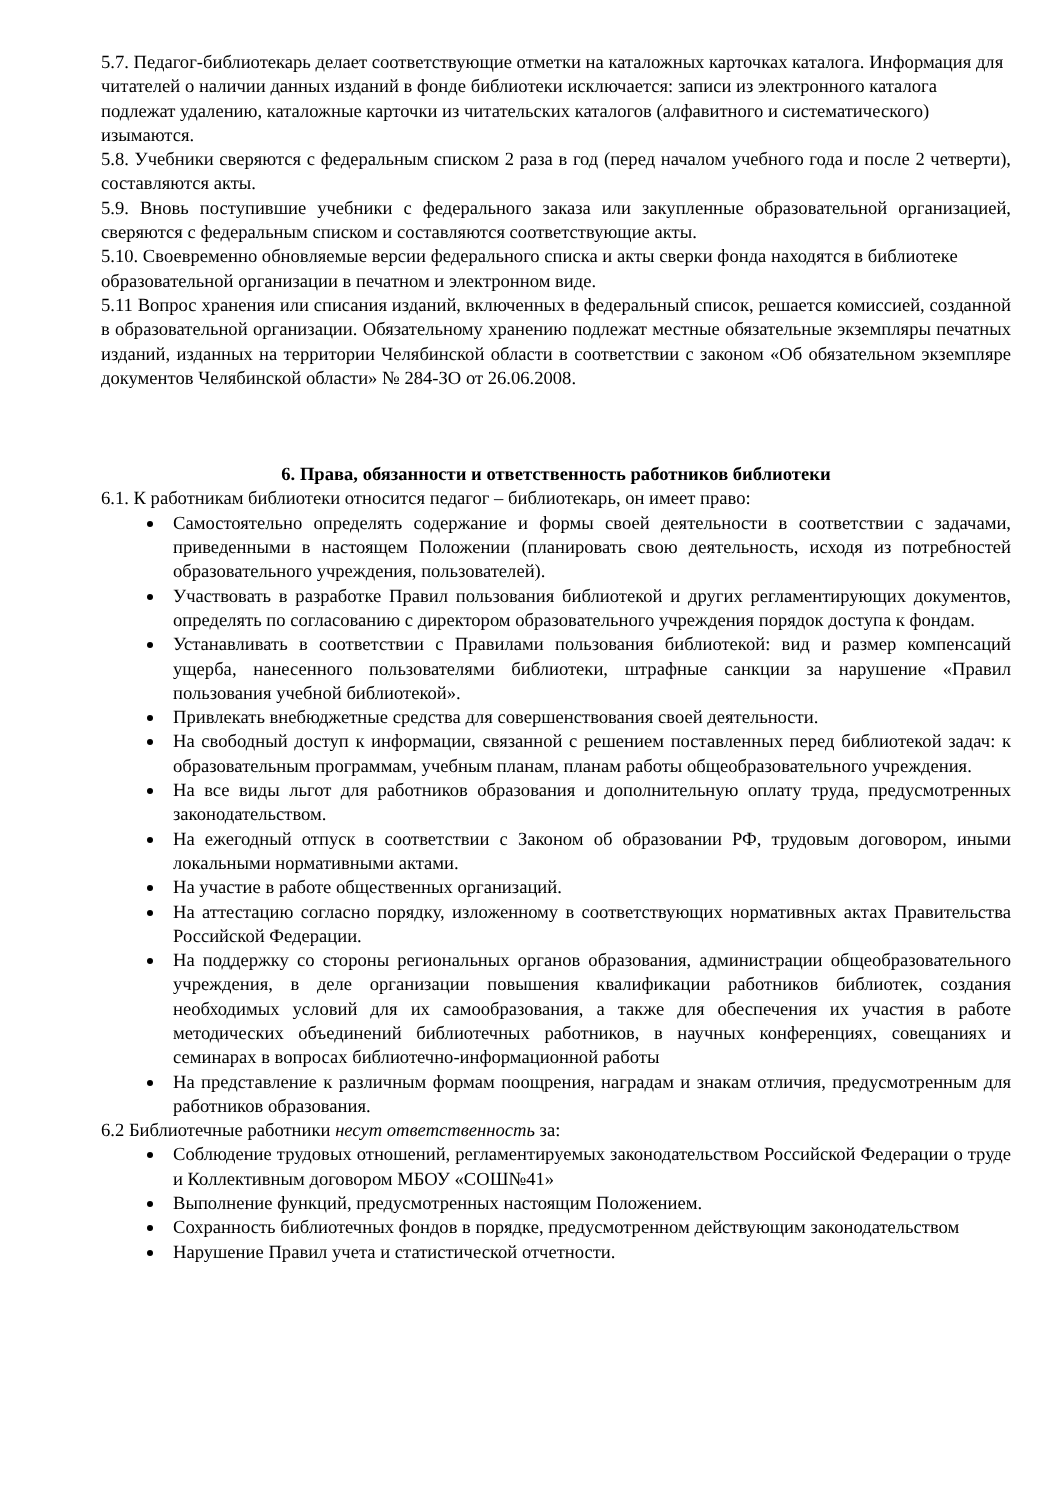5.7. Педагог-библиотекарь делает соответствующие отметки на каталожных карточках каталога. Информация для читателей о наличии данных изданий в фонде библиотеки исключается: записи из электронного каталога подлежат удалению, каталожные карточки из читательских каталогов (алфавитного и систематического) изымаются.
5.8. Учебники сверяются с федеральным списком 2 раза в год (перед началом учебного года и после 2 четверти), составляются акты.
5.9. Вновь поступившие учебники с федерального заказа или закупленные образовательной организацией, сверяются с федеральным списком и составляются соответствующие акты.
5.10. Своевременно обновляемые версии федерального списка и акты сверки фонда находятся в библиотеке образовательной организации в печатном и электронном виде.
5.11 Вопрос хранения или списания изданий, включенных в федеральный список, решается комиссией, созданной в образовательной организации. Обязательному хранению подлежат местные обязательные экземпляры печатных изданий, изданных на территории Челябинской области в соответствии с законом «Об обязательном экземпляре документов Челябинской области» № 284-ЗО от 26.06.2008.
6. Права, обязанности и ответственность работников библиотеки
6.1. К работникам библиотеки относится педагог – библиотекарь, он имеет право:
Самостоятельно определять содержание и формы своей деятельности в соответствии с задачами, приведенными в настоящем Положении (планировать свою деятельность, исходя из потребностей образовательного учреждения, пользователей).
Участвовать в разработке Правил пользования библиотекой и других регламентирующих документов, определять по согласованию с директором образовательного учреждения порядок доступа к фондам.
Устанавливать в соответствии с Правилами пользования библиотекой: вид и размер компенсаций ущерба, нанесенного пользователями библиотеки, штрафные санкции за нарушение «Правил пользования учебной библиотекой».
Привлекать внебюджетные средства для совершенствования своей деятельности.
На свободный доступ к информации, связанной с решением поставленных перед библиотекой задач: к образовательным программам, учебным планам, планам работы общеобразовательного учреждения.
На все виды льгот для работников образования и дополнительную оплату труда, предусмотренных законодательством.
На ежегодный отпуск в соответствии с Законом об образовании РФ, трудовым договором, иными локальными нормативными актами.
На участие в работе общественных организаций.
На аттестацию согласно порядку, изложенному в соответствующих нормативных актах Правительства Российской Федерации.
На поддержку со стороны региональных органов образования, администрации общеобразовательного учреждения, в деле организации повышения квалификации работников библиотек, создания необходимых условий для их самообразования, а также для обеспечения их участия в работе методических объединений библиотечных работников, в научных конференциях, совещаниях и семинарах в вопросах библиотечно-информационной работы
На представление к различным формам поощрения, наградам и знакам отличия, предусмотренным для работников образования.
6.2 Библиотечные работники несут ответственность за:
Соблюдение трудовых отношений, регламентируемых законодательством Российской Федерации о труде и Коллективным договором МБОУ «СОШ№41»
Выполнение функций, предусмотренных настоящим Положением.
Сохранность библиотечных фондов в порядке, предусмотренном действующим законодательством
Нарушение Правил учета и статистической отчетности.